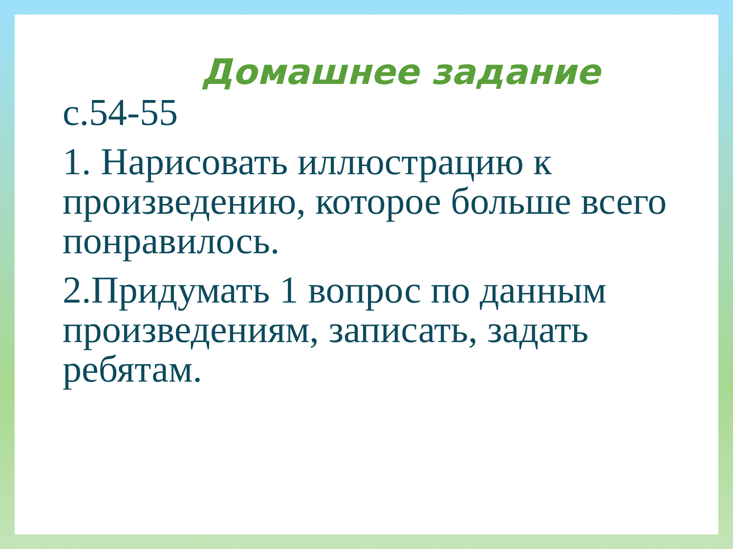Домашнее задание
с.54-55
1. Нарисовать иллюстрацию к произведению, которое больше всего понравилось.
2.Придумать 1 вопрос по данным произведениям, записать, задать ребятам.